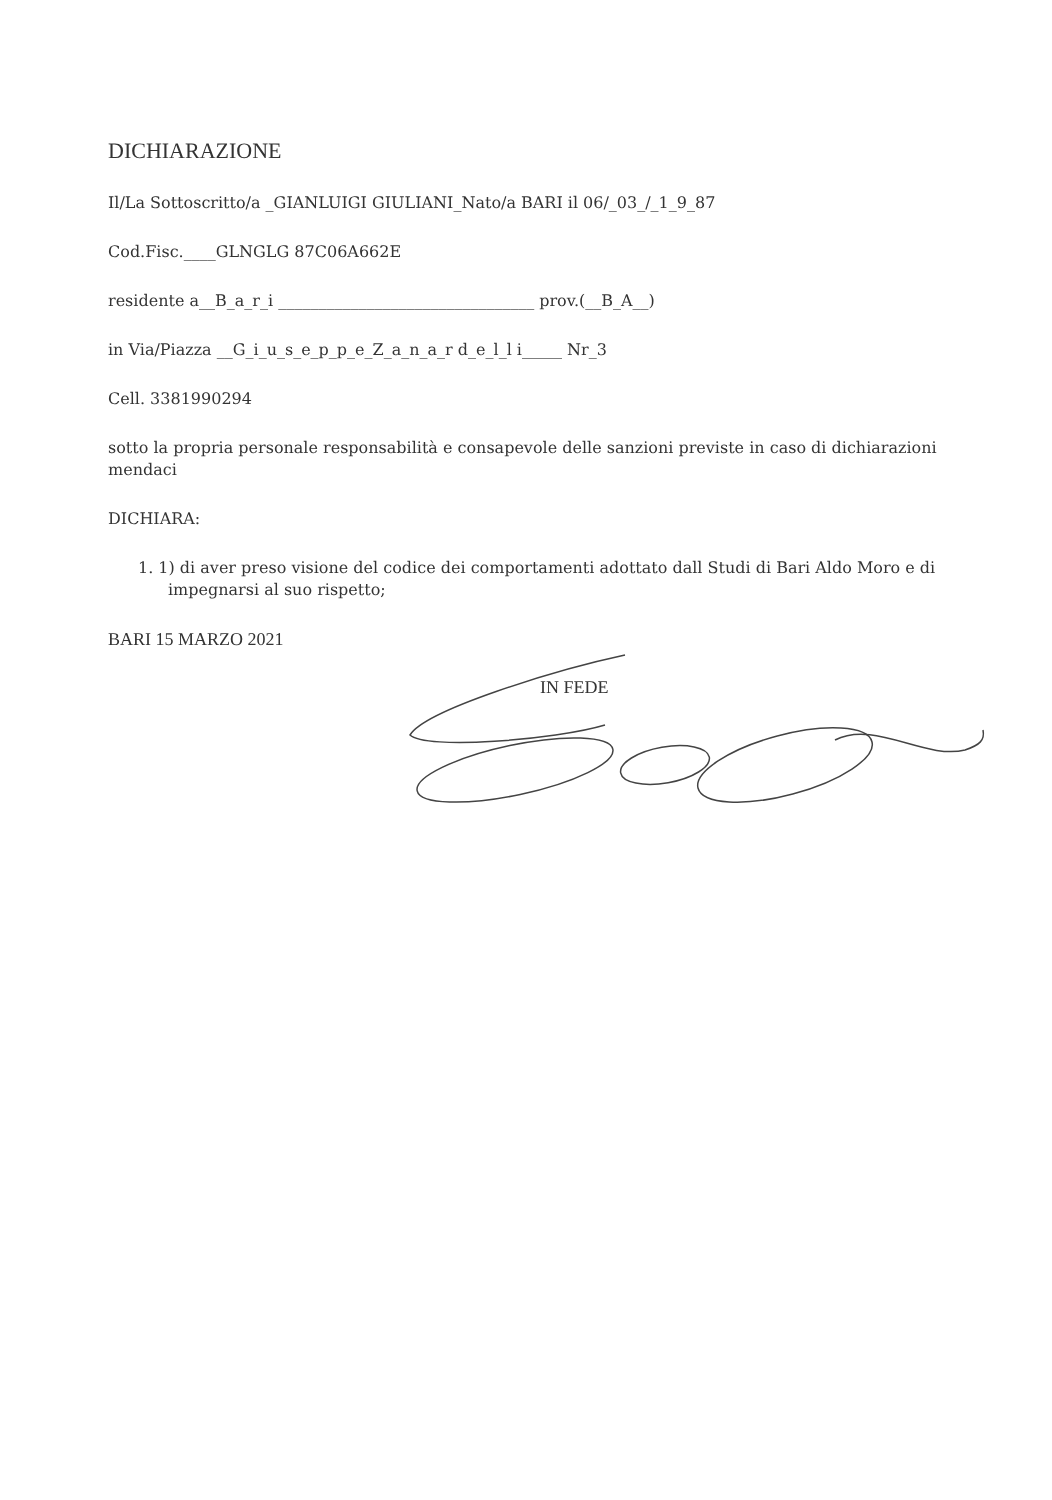DICHIARAZIONE
Il/La Sottoscritto/a _GIANLUIGI GIULIANI_Nato/a BARI il 06/_03_/_1_9_87
Cod.Fisc.____GLNGLG 87C06A662E
residente a__B_a_r_i ________________________________ prov.(__B_A__)
in Via/Piazza __G_i_u_s_e_p_p_e_Z_a_n_a_r d_e_l_l i_____ Nr_3
Cell. 3381990294
sotto la propria personale responsabilità e consapevole delle sanzioni previste in caso di dichiarazioni mendaci
DICHIARA:
1. 1) di aver preso visione del codice dei comportamenti adottato dall Studi di Bari Aldo Moro e di impegnarsi al suo rispetto;
BARI 15 MARZO 2021
IN FEDE